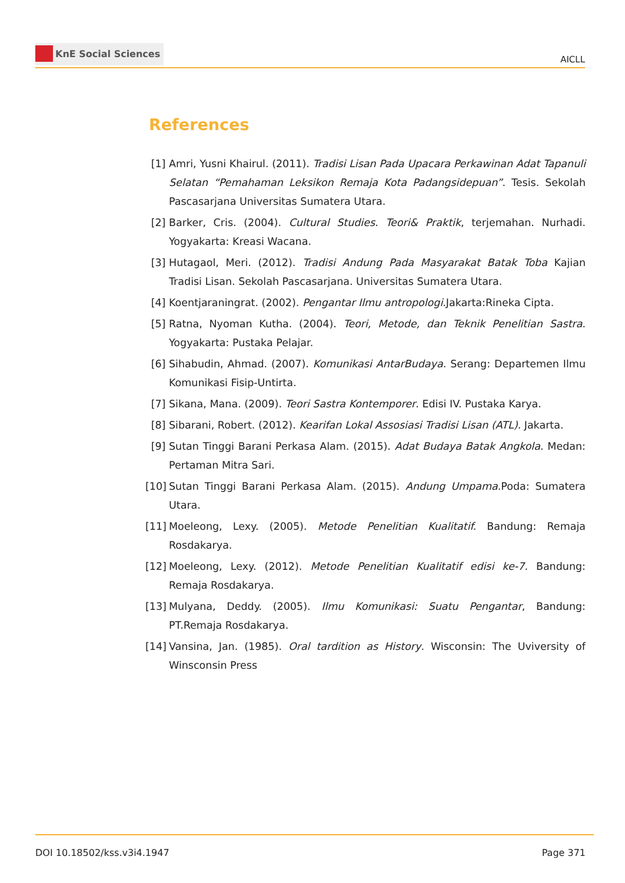KnE Social Sciences
AICLL
References
[1] Amri, Yusni Khairul. (2011). Tradisi Lisan Pada Upacara Perkawinan Adat Tapanuli Selatan “Pemahaman Leksikon Remaja Kota Padangsidepuan”. Tesis. Sekolah Pascasarjana Universitas Sumatera Utara.
[2] Barker, Cris. (2004). Cultural Studies. Teori& Praktik, terjemahan. Nurhadi. Yogyakarta: Kreasi Wacana.
[3] Hutagaol, Meri. (2012). Tradisi Andung Pada Masyarakat Batak Toba Kajian Tradisi Lisan. Sekolah Pascasarjana. Universitas Sumatera Utara.
[4] Koentjaraningrat. (2002). Pengantar Ilmu antropologi.Jakarta:Rineka Cipta.
[5] Ratna, Nyoman Kutha. (2004). Teori, Metode, dan Teknik Penelitian Sastra. Yogyakarta: Pustaka Pelajar.
[6] Sihabudin, Ahmad. (2007). Komunikasi AntarBudaya. Serang: Departemen Ilmu Komunikasi Fisip-Untirta.
[7] Sikana, Mana. (2009). Teori Sastra Kontemporer. Edisi IV. Pustaka Karya.
[8] Sibarani, Robert. (2012). Kearifan Lokal Assosiasi Tradisi Lisan (ATL). Jakarta.
[9] Sutan Tinggi Barani Perkasa Alam. (2015). Adat Budaya Batak Angkola. Medan: Pertaman Mitra Sari.
[10]
Sutan Tinggi Barani Perkasa Alam. (2015). Andung Umpama.Poda: Sumatera Utara.
[11]
Moeleong, Lexy. (2005). Metode Penelitian Kualitatif. Bandung: Remaja Rosdakarya.
[12]
Moeleong, Lexy. (2012). Metode Penelitian Kualitatif edisi ke-7. Bandung: Remaja Rosdakarya.
[13]
Mulyana, Deddy. (2005). Ilmu Komunikasi: Suatu Pengantar, Bandung: PT.Remaja Rosdakarya.
[14]
Vansina, Jan. (1985). Oral tardition as History. Wisconsin: The Uviversity of Winsconsin Press
DOI 10.18502/kss.v3i4.1947 Page 371